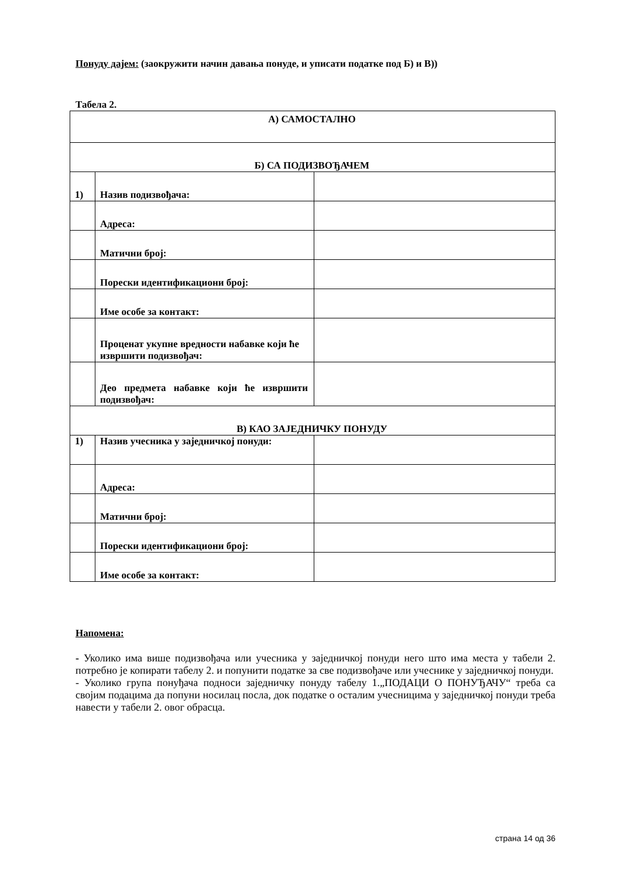Понуду дајем: (заокружити начин давања понуде, и уписати податке под Б) и В))
Табела 2.
| А) САМОСТАЛНО | | |
| Б) СА ПОДИЗВОЂАЧЕМ | | |
| 1) | Назив подизвођача: | |
| | Адреса: | |
| | Матични број: | |
| | Порески идентификациони број: | |
| | Име особе за контакт: | |
| | Проценат укупне вредности набавке који ће извршити подизвођач: | |
| | Део предмета набавке који ће извршити подизвођач: | |
| В) КАО ЗАЈЕДНИЧКУ ПОНУДУ | | |
| 1) | Назив учесника у заједничкој понуди: | |
| | Адреса: | |
| | Матични број: | |
| | Порески идентификациони број: | |
| | Име особе за контакт: | |
Напомена:
- Уколико има више подизвођача или учесника у заједничкој понуди него што има места у табели 2. потребно је копирати табелу 2. и попунити податке за све подизвођаче или учеснике у заједничкој понуди.
- Уколико група понуђача подноси заједничку понуду табелу 1.„ПОДАЦИ О ПОНУЂАЧУ“ треба са својим подацима да попуни носилац посла, док податке о осталим учесницима у заједничкој понуди треба навести у табели 2. овог обрасца.
страна 14 од 36